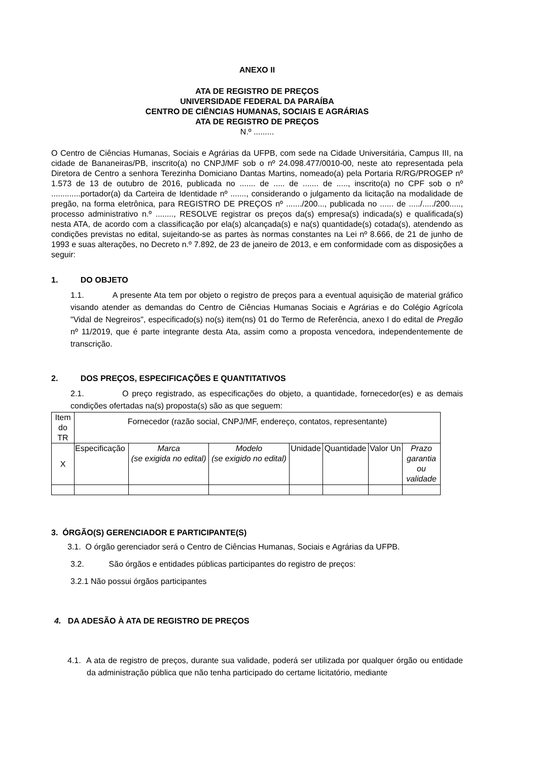ANEXO II
ATA DE REGISTRO DE PREÇOS
UNIVERSIDADE FEDERAL DA PARAÍBA
CENTRO DE CIÊNCIAS HUMANAS, SOCIAIS E AGRÁRIAS
ATA DE REGISTRO DE PREÇOS
N.º .........
O Centro de Ciências Humanas, Sociais e Agrárias da UFPB, com sede na Cidade Universitária, Campus III, na cidade de Bananeiras/PB, inscrito(a) no CNPJ/MF sob o nº 24.098.477/0010-00, neste ato representada pela Diretora de Centro a senhora Terezinha Domiciano Dantas Martins, nomeado(a) pela Portaria R/RG/PROGEP nº 1.573 de 13 de outubro de 2016, publicada no ....... de ..... de ....... de ....., inscrito(a) no CPF sob o nº .............portador(a) da Carteira de Identidade nº ......., considerando o julgamento da licitação na modalidade de pregão, na forma eletrônica, para REGISTRO DE PREÇOS nº ......./200..., publicada no ...... de ...../...../200....., processo administrativo n.º ........, RESOLVE registrar os preços da(s) empresa(s) indicada(s) e qualificada(s) nesta ATA, de acordo com a classificação por ela(s) alcançada(s) e na(s) quantidade(s) cotada(s), atendendo as condições previstas no edital, sujeitando-se as partes às normas constantes na Lei nº 8.666, de 21 de junho de 1993 e suas alterações, no Decreto n.º 7.892, de 23 de janeiro de 2013, e em conformidade com as disposições a seguir:
1. DO OBJETO
1.1. A presente Ata tem por objeto o registro de preços para a eventual aquisição de material gráfico visando atender as demandas do Centro de Ciências Humanas Sociais e Agrárias e do Colégio Agrícola "Vidal de Negreiros", especificado(s) no(s) item(ns) 01 do Termo de Referência, anexo I do edital de Pregão nº 11/2019, que é parte integrante desta Ata, assim como a proposta vencedora, independentemente de transcrição.
2. DOS PREÇOS, ESPECIFICAÇÕES E QUANTITATIVOS
2.1. O preço registrado, as especificações do objeto, a quantidade, fornecedor(es) e as demais condições ofertadas na(s) proposta(s) são as que seguem:
| Item do TR | Fornecedor (razão social, CNPJ/MF, endereço, contatos, representante) | | | | | | |
| X | Especificação | Marca (se exigida no edital) | Modelo (se exigido no edital) | Unidade | Quantidade | Valor Un | Prazo garantia ou validade |
3. ÓRGÃO(S) GERENCIADOR E PARTICIPANTE(S)
3.1. O órgão gerenciador será o Centro de Ciências Humanas, Sociais e Agrárias da UFPB.
3.2. São órgãos e entidades públicas participantes do registro de preços:
3.2.1 Não possui órgãos participantes
4. DA ADESÃO À ATA DE REGISTRO DE PREÇOS
4.1. A ata de registro de preços, durante sua validade, poderá ser utilizada por qualquer órgão ou entidade da administração pública que não tenha participado do certame licitatório, mediante